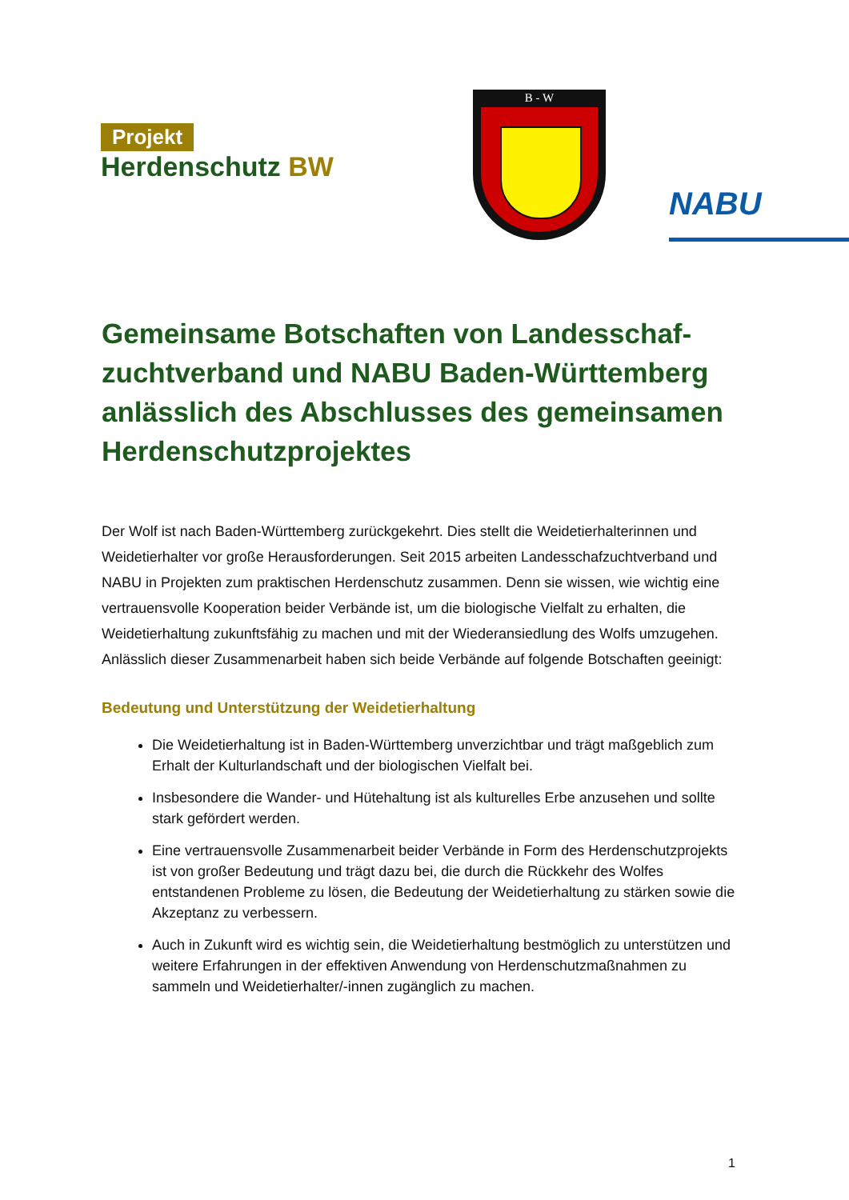Projekt
Herdenschutz BW
B - W
NABU
Gemeinsame Botschaften von Landesschaf-zuchtverband und NABU Baden-Württemberg anlässlich des Abschlusses des gemeinsamen Herdenschutzprojektes
Der Wolf ist nach Baden-Württemberg zurückgekehrt. Dies stellt die Weidetierhalterinnen und Weidetierhalter vor große Herausforderungen. Seit 2015 arbeiten Landesschafzuchtverband und NABU in Projekten zum praktischen Herdenschutz zusammen. Denn sie wissen, wie wichtig eine vertrauensvolle Kooperation beider Verbände ist, um die biologische Vielfalt zu erhalten, die Weidetierhaltung zukunftsfähig zu machen und mit der Wiederansiedlung des Wolfs umzugehen. Anlässlich dieser Zusammenarbeit haben sich beide Verbände auf folgende Botschaften geeinigt:
Bedeutung und Unterstützung der Weidetierhaltung
Die Weidetierhaltung ist in Baden-Württemberg unverzichtbar und trägt maßgeblich zum Erhalt der Kulturlandschaft und der biologischen Vielfalt bei.
Insbesondere die Wander- und Hütehaltung ist als kulturelles Erbe anzusehen und sollte stark gefördert werden.
Eine vertrauensvolle Zusammenarbeit beider Verbände in Form des Herdenschutzprojekts ist von großer Bedeutung und trägt dazu bei, die durch die Rückkehr des Wolfes entstandenen Probleme zu lösen, die Bedeutung der Weidetierhaltung zu stärken sowie die Akzeptanz zu verbessern.
Auch in Zukunft wird es wichtig sein, die Weidetierhaltung bestmöglich zu unterstützen und weitere Erfahrungen in der effektiven Anwendung von Herdenschutzmaßnahmen zu sammeln und Weidetierhalter/-innen zugänglich zu machen.
1